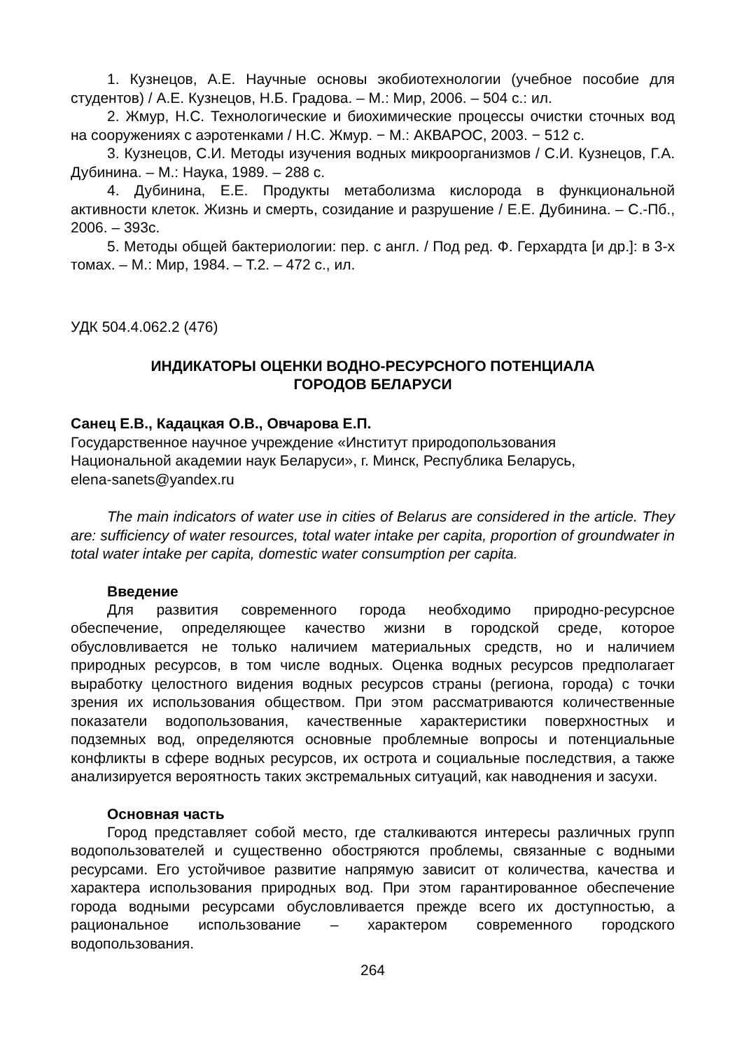1. Кузнецов, А.Е. Научные основы экобиотехнологии (учебное пособие для студентов) / А.Е. Кузнецов, Н.Б. Градова. – М.: Мир, 2006. – 504 с.: ил.
2. Жмур, Н.С. Технологические и биохимические процессы очистки сточных вод на сооружениях с аэротенками / Н.С. Жмур. − М.: АКВАРОС, 2003. − 512 с.
3. Кузнецов, С.И. Методы изучения водных микроорганизмов / С.И. Кузнецов, Г.А. Дубинина. – М.: Наука, 1989. – 288 с.
4. Дубинина, Е.Е. Продукты метаболизма кислорода в функциональной активности клеток. Жизнь и смерть, созидание и разрушение / Е.Е. Дубинина. – С.-Пб., 2006. – 393с.
5. Методы общей бактериологии: пер. с англ. / Под ред. Ф. Герхардта [и др.]: в 3-х томах. – М.: Мир, 1984. – Т.2. – 472 с., ил.
УДК 504.4.062.2 (476)
ИНДИКАТОРЫ ОЦЕНКИ ВОДНО-РЕСУРСНОГО ПОТЕНЦИАЛА
ГОРОДОВ БЕЛАРУСИ
Санец Е.В., Кадацкая О.В., Овчарова Е.П.
Государственное научное учреждение «Институт природопользования
Национальной академии наук Беларуси», г. Минск, Республика Беларусь,
elena-sanets@yandex.ru
The main indicators of water use in cities of Belarus are considered in the article. They are: sufficiency of water resources, total water intake per capita, proportion of groundwater in total water intake per capita, domestic water consumption per capita.
Введение
Для развития современного города необходимо природно-ресурсное обеспечение, определяющее качество жизни в городской среде, которое обусловливается не только наличием материальных средств, но и наличием природных ресурсов, в том числе водных. Оценка водных ресурсов предполагает выработку целостного видения водных ресурсов страны (региона, города) с точки зрения их использования обществом. При этом рассматриваются количественные показатели водопользования, качественные характеристики поверхностных и подземных вод, определяются основные проблемные вопросы и потенциальные конфликты в сфере водных ресурсов, их острота и социальные последствия, а также анализируется вероятность таких экстремальных ситуаций, как наводнения и засухи.
Основная часть
Город представляет собой место, где сталкиваются интересы различных групп водопользователей и существенно обостряются проблемы, связанные с водными ресурсами. Его устойчивое развитие напрямую зависит от количества, качества и характера использования природных вод. При этом гарантированное обеспечение города водными ресурсами обусловливается прежде всего их доступностью, а рациональное использование – характером современного городского водопользования.
264